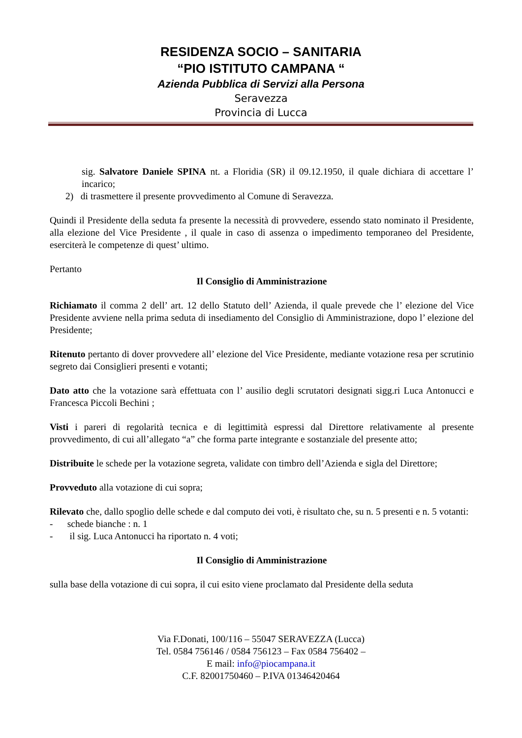RESIDENZA SOCIO – SANITARIA
“PIO ISTITUTO CAMPANA “
Azienda Pubblica di Servizi alla Persona
Seravezza
Provincia di Lucca
sig. Salvatore Daniele SPINA nt. a Floridia (SR) il 09.12.1950, il quale dichiara di accettare l’ incarico;
2) di trasmettere il presente provvedimento al Comune di Seravezza.
Quindi il Presidente della seduta fa presente la necessità di provvedere, essendo stato nominato il Presidente, alla elezione del Vice Presidente , il quale in caso di assenza o impedimento temporaneo del Presidente, eserciterà le competenze di quest’ ultimo.
Pertanto
Il Consiglio di Amministrazione
Richiamato il comma 2 dell’ art. 12 dello Statuto dell’ Azienda, il quale prevede che l’ elezione del Vice Presidente avviene nella prima seduta di insediamento del Consiglio di Amministrazione, dopo l’ elezione del Presidente;
Ritenuto pertanto di dover provvedere all’ elezione del Vice Presidente, mediante votazione resa per scrutinio segreto dai Consiglieri presenti e votanti;
Dato atto che la votazione sarà effettuata con l’ ausilio degli scrutatori designati sigg.ri Luca Antonucci e Francesca Piccoli Bechini ;
Visti i pareri di regolarità tecnica e di legittimità espressi dal Direttore relativamente al presente provvedimento, di cui all’allegato “a” che forma parte integrante e sostanziale del presente atto;
Distribuite le schede per la votazione segreta, validate con timbro dell’Azienda e sigla del Direttore;
Provveduto alla votazione di cui sopra;
Rilevato che, dallo spoglio delle schede e dal computo dei voti, è risultato che, su n. 5 presenti e n. 5 votanti:
- schede bianche : n. 1
- il sig. Luca Antonucci ha riportato n. 4 voti;
Il Consiglio di Amministrazione
sulla base della votazione di cui sopra, il cui esito viene proclamato dal Presidente della seduta
Via F.Donati, 100/116 – 55047 SERAVEZZA (Lucca)
Tel. 0584 756146 / 0584 756123 – Fax 0584 756402 –
E mail: info@piocampana.it
C.F. 82001750460 – P.IVA 01346420464